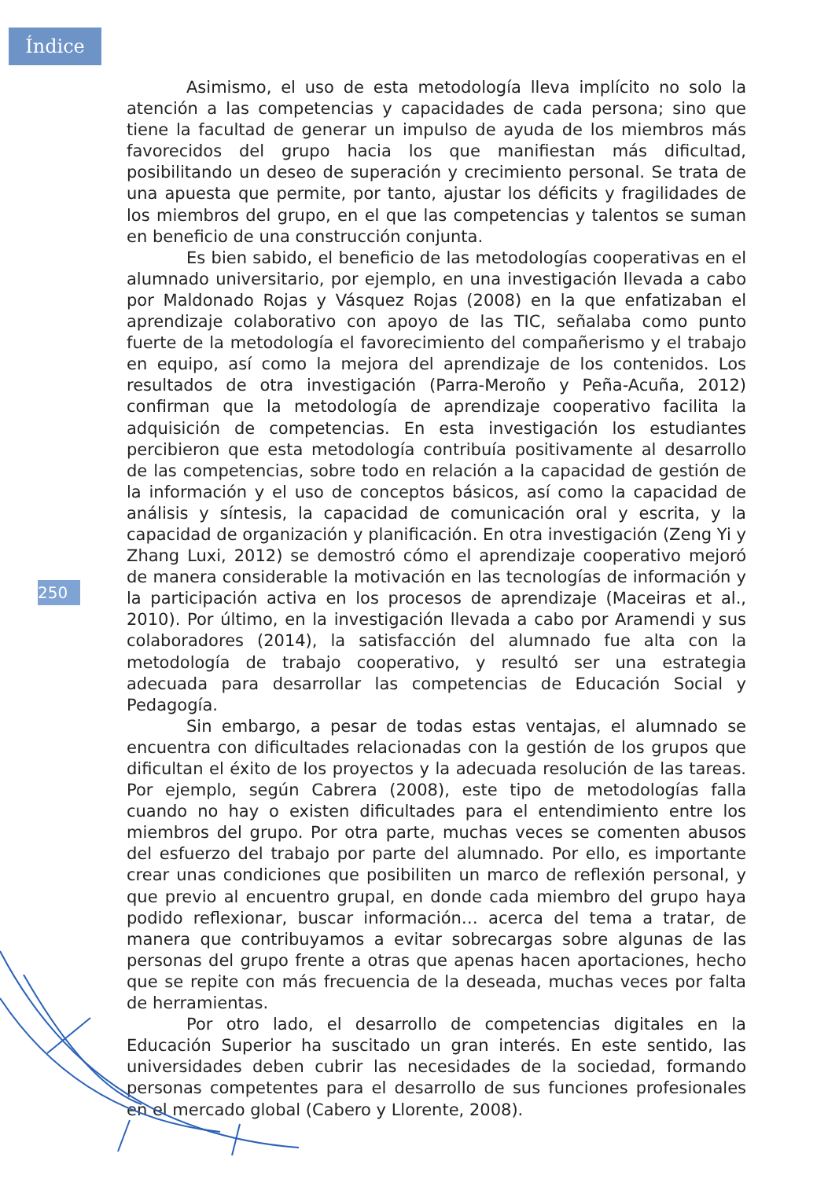Índice
Asimismo, el uso de esta metodología lleva implícito no solo la atención a las competencias y capacidades de cada persona; sino que tiene la facultad de generar un impulso de ayuda de los miembros más favorecidos del grupo hacia los que manifiestan más dificultad, posibilitando un deseo de superación y crecimiento personal. Se trata de una apuesta que permite, por tanto, ajustar los déficits y fragilidades de los miembros del grupo, en el que las competencias y talentos se suman en beneficio de una construcción conjunta.
Es bien sabido, el beneficio de las metodologías cooperativas en el alumnado universitario, por ejemplo, en una investigación llevada a cabo por Maldonado Rojas y Vásquez Rojas (2008) en la que enfatizaban el aprendizaje colaborativo con apoyo de las TIC, señalaba como punto fuerte de la metodología el favorecimiento del compañerismo y el trabajo en equipo, así como la mejora del aprendizaje de los contenidos. Los resultados de otra investigación (Parra-Meroño y Peña-Acuña, 2012) confirman que la metodología de aprendizaje cooperativo facilita la adquisición de competencias. En esta investigación los estudiantes percibieron que esta metodología contribuía positivamente al desarrollo de las competencias, sobre todo en relación a la capacidad de gestión de la información y el uso de conceptos básicos, así como la capacidad de análisis y síntesis, la capacidad de comunicación oral y escrita, y la capacidad de organización y planificación. En otra investigación (Zeng Yi y Zhang Luxi, 2012) se demostró cómo el aprendizaje cooperativo mejoró de manera considerable la motivación en las tecnologías de información y la participación activa en los procesos de aprendizaje (Maceiras et al., 2010). Por último, en la investigación llevada a cabo por Aramendi y sus colaboradores (2014), la satisfacción del alumnado fue alta con la metodología de trabajo cooperativo, y resultó ser una estrategia adecuada para desarrollar las competencias de Educación Social y Pedagogía.
Sin embargo, a pesar de todas estas ventajas, el alumnado se encuentra con dificultades relacionadas con la gestión de los grupos que dificultan el éxito de los proyectos y la adecuada resolución de las tareas. Por ejemplo, según Cabrera (2008), este tipo de metodologías falla cuando no hay o existen dificultades para el entendimiento entre los miembros del grupo. Por otra parte, muchas veces se comenten abusos del esfuerzo del trabajo por parte del alumnado. Por ello, es importante crear unas condiciones que posibiliten un marco de reflexión personal, y que previo al encuentro grupal, en donde cada miembro del grupo haya podido reflexionar, buscar información… acerca del tema a tratar, de manera que contribuyamos a evitar sobrecargas sobre algunas de las personas del grupo frente a otras que apenas hacen aportaciones, hecho que se repite con más frecuencia de la deseada, muchas veces por falta de herramientas.
Por otro lado, el desarrollo de competencias digitales en la Educación Superior ha suscitado un gran interés. En este sentido, las universidades deben cubrir las necesidades de la sociedad, formando personas competentes para el desarrollo de sus funciones profesionales en el mercado global (Cabero y Llorente, 2008).
250